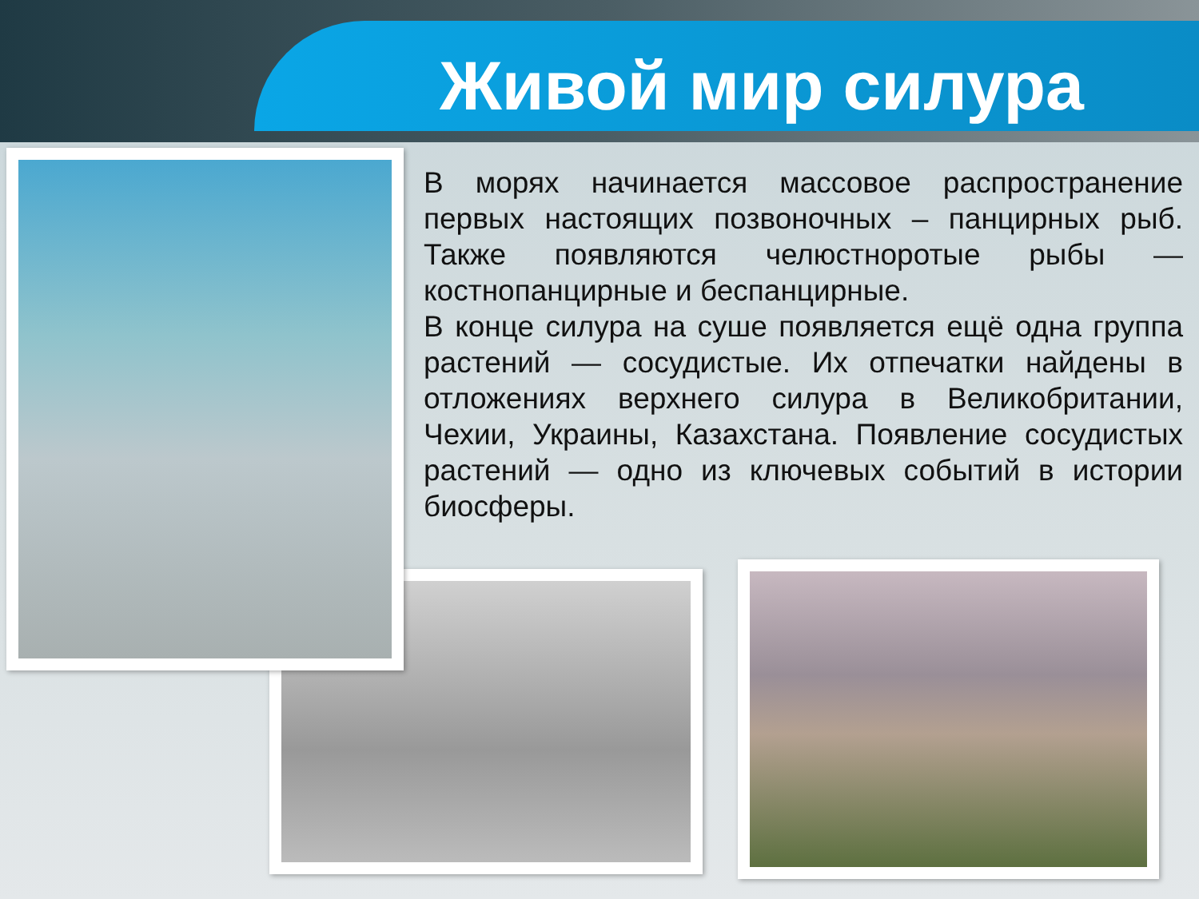Живой мир силура
В морях начинается массовое распространение первых настоящих позвоночных – панцирных рыб. Также появляются челюстноротые рыбы — костнопанцирные и беспанцирные.
В конце силура на суше появляется ещё одна группа растений — сосудистые. Их отпечатки найдены в отложениях верхнего силура в Великобритании, Чехии, Украины, Казахстана. Появление сосудистых растений — одно из ключевых событий в истории биосферы.